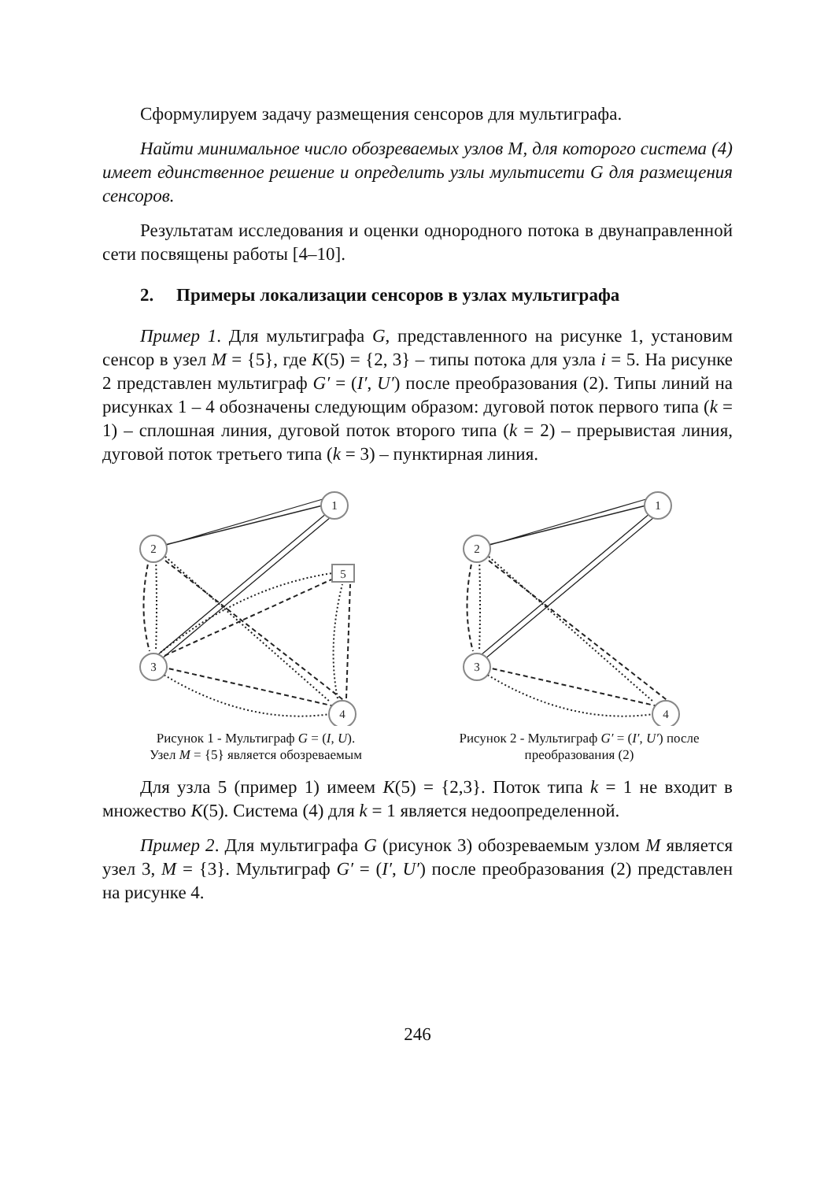Сформулируем задачу размещения сенсоров для мультиграфа.
Найти минимальное число обозреваемых узлов M, для которого система (4) имеет единственное решение и определить узлы мультисети G для размещения сенсоров.
Результатам исследования и оценки однородного потока в двунаправленной сети посвящены работы [4–10].
2. Примеры локализации сенсоров в узлах мультиграфа
Пример 1. Для мультиграфа G, представленного на рисунке 1, установим сенсор в узел M = {5}, где K(5) = {2, 3} – типы потока для узла i = 5. На рисунке 2 представлен мультиграф G′ = (I′, U′) после преобразования (2). Типы линий на рисунках 1 – 4 обозначены следующим образом: дуговой поток первого типа (k = 1) – сплошная линия, дуговой поток второго типа (k = 2) – прерывистая линия, дуговой поток третьего типа (k = 3) – пунктирная линия.
1
2
3
4
5
Рисунок 1 - Мультиграф G = (I, U).
Узел M = {5} является обозреваемым
1
2
3
4
Рисунок 2 - Мультиграф G′ = (I′, U′) после преобразования (2)
Для узла 5 (пример 1) имеем K(5) = {2,3}. Поток типа k = 1 не входит в множество K(5). Система (4) для k = 1 является недоопределенной.
Пример 2. Для мультиграфа G (рисунок 3) обозреваемым узлом M является узел 3, M = {3}. Мультиграф G′ = (I′, U′) после преобразования (2) представлен на рисунке 4.
246